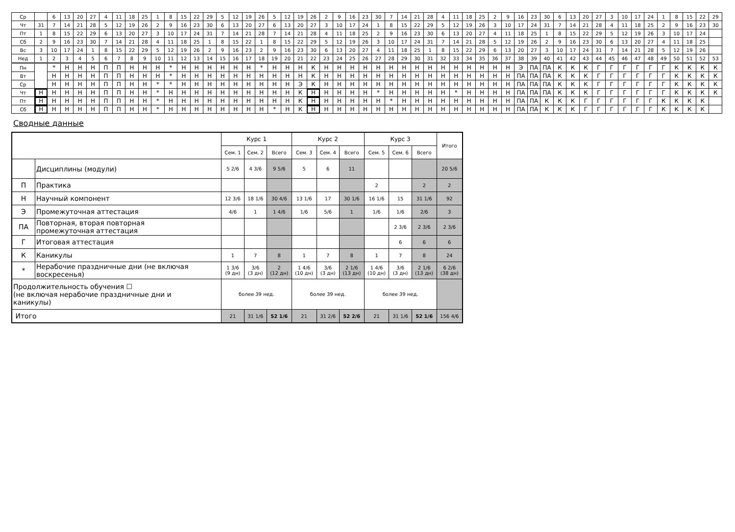| Ср | | 6 | 13 | 20 | 27 | 4 | 11 | 18 | 25 | 1 | 8 | 15 | 22 | 29 | 5 | 12 | 19 | 26 | 5 | 12 | 19 | 26 | 2 | 9 | 16 | 23 | 30 | 7 | 14 | 21 | 28 | 4 | 11 | 18 | 25 | 2 | 9 | 16 | 23 | 30 | 6 | 13 | 20 | 27 | 3 | 10 | 17 | 24 | 1 | 8 | 15 | 22 | 29 |
| Чт | 31 | 7 | 14 | 21 | 28 | 5 | 12 | 19 | 26 | 2 | 9 | 16 | 23 | 30 | 6 | 13 | 20 | 27 | 6 | 13 | 20 | 27 | 3 | 10 | 17 | 24 | 1 | 8 | 15 | 22 | 29 | 5 | 12 | 19 | 26 | 3 | 10 | 17 | 24 | 31 | 7 | 14 | 21 | 28 | 4 | 11 | 18 | 25 | 2 | 9 | 16 | 23 | 30 |
| Пт | 1 | 8 | 15 | 22 | 29 | 6 | 13 | 20 | 27 | 3 | 10 | 17 | 24 | 31 | 7 | 14 | 21 | 28 | 7 | 14 | 21 | 28 | 4 | 11 | 18 | 25 | 2 | 9 | 16 | 23 | 30 | 6 | 13 | 20 | 27 | 4 | 11 | 18 | 25 | 1 | 8 | 15 | 22 | 29 | 5 | 12 | 19 | 26 | 3 | 10 | 17 | 24 | |
| Сб | 2 | 9 | 16 | 23 | 30 | 7 | 14 | 21 | 28 | 4 | 11 | 18 | 25 | 1 | 8 | 15 | 22 | 1 | 8 | 15 | 22 | 29 | 5 | 12 | 19 | 26 | 3 | 10 | 17 | 24 | 31 | 7 | 14 | 21 | 28 | 5 | 12 | 19 | 26 | 2 | 9 | 16 | 23 | 30 | 6 | 13 | 20 | 27 | 4 | 11 | 18 | 25 | |
| Вс | 3 | 10 | 17 | 24 | 1 | 8 | 15 | 22 | 29 | 5 | 12 | 19 | 26 | 2 | 9 | 16 | 23 | 2 | 9 | 16 | 23 | 30 | 6 | 13 | 20 | 27 | 4 | 11 | 18 | 25 | 1 | 8 | 15 | 22 | 29 | 6 | 13 | 20 | 27 | 3 | 10 | 17 | 24 | 31 | 7 | 14 | 21 | 28 | 5 | 12 | 19 | 26 | |
| Нед | 1 | 2 | 3 | 4 | 5 | 6 | 7 | 8 | 9 | 10 | 11 | 12 | 13 | 14 | 15 | 16 | 17 | 18 | 19 | 20 | 21 | 22 | 23 | 24 | 25 | 26 | 27 | 28 | 29 | 30 | 31 | 32 | 33 | 34 | 35 | 36 | 37 | 38 | 39 | 40 | 41 | 42 | 43 | 44 | 45 | 46 | 47 | 48 | 49 | 50 | 51 | 52 | 53 |
| Пн | | * | Н | Н | Н | П | П | Н | Н | Н | * | Н | Н | Н | Н | Н | Н | * | Н | Н | Н | К | Н | Н | Н | Н | Н | Н | Н | Н | Н | Н | Н | Н | Н | Н | Н | Э | ПА | ПА | К | К | К | Г | Г | Г | Г | Г | Г | К | К | К | К |
| Вт | | Н | Н | Н | Н | П | П | Н | Н | Н | * | Н | Н | Н | Н | Н | Н | Н | Н | Н | Н | К | Н | Н | Н | Н | Н | Н | Н | Н | Н | Н | Н | Н | Н | Н | Н | ПА | ПА | ПА | К | К | К | Г | Г | Г | Г | Г | Г | К | К | К | К |
| Ср | | Н | Н | Н | Н | П | П | Н | Н | * | * | Н | Н | Н | Н | Н | Н | Н | Н | Н | Э | К | Н | Н | Н | Н | Н | Н | Н | Н | Н | Н | Н | Н | Н | Н | Н | ПА | ПА | ПА | К | К | К | Г | Г | Г | Г | Г | Г | К | К | К | К |
| Чт | Н | Н | Н | Н | Н | П | П | Н | Н | * | Н | Н | Н | Н | Н | Н | Н | Н | Н | Н | К | Н | Н | Н | Н | Н | * | Н | Н | Н | Н | Н | * | Н | Н | Н | Н | ПА | ПА | ПА | К | К | К | Г | Г | Г | Г | Г | Г | К | К | К | К |
| Пт | Н | Н | Н | Н | Н | П | П | Н | Н | * | Н | Н | Н | Н | Н | Н | Н | Н | Н | Н | К | Н | Н | Н | Н | Н | Н | * | Н | Н | Н | Н | Н | Н | Н | Н | Н | ПА | ПА | К | К | К | Г | Г | Г | Г | Г | Г | К | К | К | К | |
| Сб | Н | Н | Н | Н | Н | П | П | Н | Н | * | Н | Н | Н | Н | Н | Н | Н | Н | * | Н | К | Н | Н | Н | Н | Н | Н | Н | Н | Н | Н | Н | Н | Н | Н | Н | Н | ПА | ПА | К | К | К | Г | Г | Г | Г | Г | Г | К | К | К | К | |
Сводные данные
| | | Курс 1 | | | Курс 2 | | | Курс 3 | | | Итого |
| | | Сем. 1 | Сем. 2 | Всего | Сем. 3 | Сем. 4 | Всего | Сем. 5 | Сем. 6 | Всего | |
| | Дисциплины (модули) | 5 2/6 | 4 3/6 | 9 5/6 | 5 | 6 | 11 | | | | 20 5/6 |
| П | Практика | | | | | | | 2 | | 2 | 2 |
| Н | Научный компонент | 12 3/6 | 18 1/6 | 30 4/6 | 13 1/6 | 17 | 30 1/6 | 16 1/6 | 15 | 31 1/6 | 92 |
| Э | Промежуточная аттестация | 4/6 | 1 | 1 4/6 | 1/6 | 5/6 | 1 | 1/6 | 1/6 | 2/6 | 3 |
| ПА | Повторная, вторая повторная промежуточная аттестация | | | | | | | | 2 3/6 | 2 3/6 | 2 3/6 |
| Г | Итоговая аттестация | | | | | | | | 6 | 6 | 6 |
| К | Каникулы | 1 | 7 | 8 | 1 | 7 | 8 | 1 | 7 | 8 | 24 |
| * | Нерабочие праздничные дни (не включая воскресенья) | 1 3/6 (9 дн) | 3/6 (3 дн) | 2 (12 дн) | 1 4/6 (10 дн) | 3/6 (3 дн) | 2 1/6 (13 дн) | 1 4/6 (10 дн) | 3/6 (3 дн) | 2 1/6 (13 дн) | 6 2/6 (38 дн) |
| Продолжительность обучения ☐ (не включая нерабочие праздничные дни и каникулы) | | более 39 нед. | | | более 39 нед. | | | более 39 нед. | | | |
| Итого | | 21 | 31 1/6 | 52 1/6 | 21 | 31 2/6 | 52 2/6 | 21 | 31 1/6 | 52 1/6 | 156 4/6 |